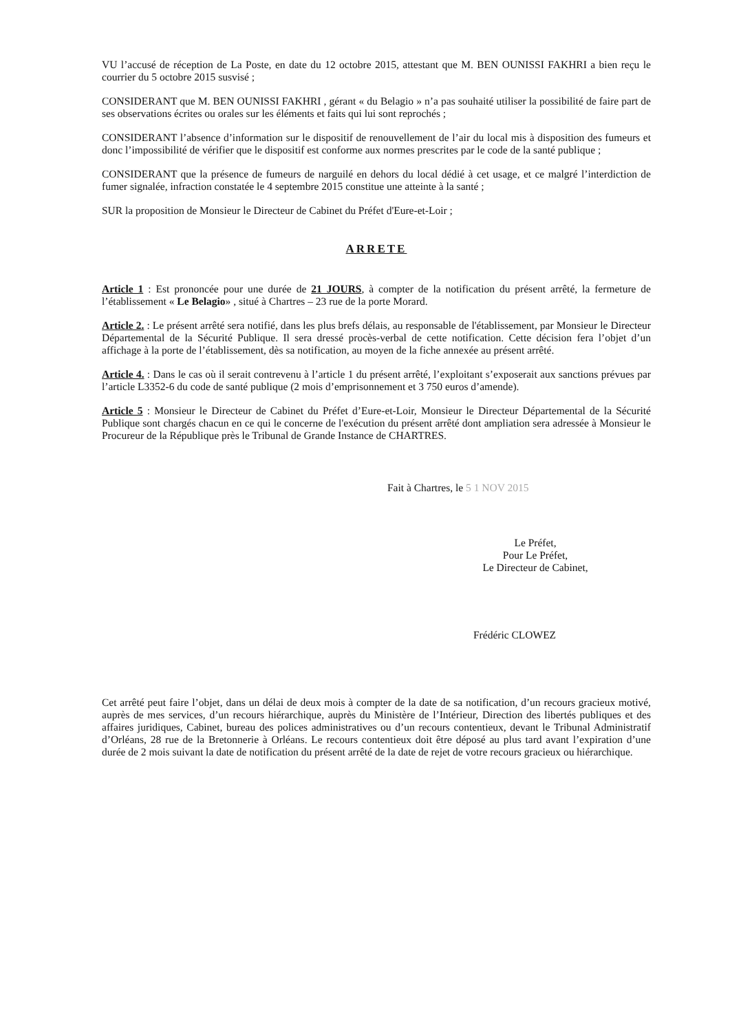VU l’accusé de réception de La Poste, en date du 12 octobre 2015, attestant que M. BEN OUNISSI FAKHRI a bien reçu le courrier du 5 octobre 2015 susvisé ;
CONSIDERANT que M. BEN OUNISSI FAKHRI , gérant « du Belagio » n’a pas souhaité utiliser la possibilité de faire part de ses observations écrites ou orales sur les éléments et faits qui lui sont reprochés ;
CONSIDERANT l’absence d’information sur le dispositif de renouvellement de l’air du local mis à disposition des fumeurs et donc l’impossibilité de vérifier que le dispositif est conforme aux normes prescrites par le code de la santé publique ;
CONSIDERANT que la présence de fumeurs de narguilé en dehors du local dédié à cet usage, et ce malgré l’interdiction de fumer signalée, infraction constatée le 4 septembre 2015 constitue une atteinte à la santé ;
SUR la proposition de Monsieur le Directeur de Cabinet du Préfet d'Eure-et-Loir ;
ARRETE
Article 1 : Est prononcée pour une durée de 21 JOURS, à compter de la notification du présent arrêté, la fermeture de l’établissement « Le Belagio» , situé à Chartres – 23 rue de la porte Morard.
Article 2. : Le présent arrêté sera notifié, dans les plus brefs délais, au responsable de l'établissement, par Monsieur le Directeur Départemental de la Sécurité Publique. Il sera dressé procès-verbal de cette notification. Cette décision fera l’objet d’un affichage à la porte de l’établissement, dès sa notification, au moyen de la fiche annexée au présent arrêté.
Article 4. : Dans le cas où il serait contrevenu à l’article 1 du présent arrêté, l’exploitant s’exposerait aux sanctions prévues par l’article L3352-6 du code de santé publique (2 mois d’emprisonnement et 3 750 euros d’amende).
Article 5 : Monsieur le Directeur de Cabinet du Préfet d’Eure-et-Loir, Monsieur le Directeur Départemental de la Sécurité Publique sont chargés chacun en ce qui le concerne de l'exécution du présent arrêté dont ampliation sera adressée à Monsieur le Procureur de la République près le Tribunal de Grande Instance de CHARTRES.
Fait à Chartres, le 5 1 NOV 2015
Le Préfet,
Pour Le Préfet,
Le Directeur de Cabinet,
Frédéric CLOWEZ
Cet arrêté peut faire l’objet, dans un délai de deux mois à compter de la date de sa notification, d’un recours gracieux motivé, auprès de mes services, d’un recours hiérarchique, auprès du Ministère de l’Intérieur, Direction des libertés publiques et des affaires juridiques, Cabinet, bureau des polices administratives ou d’un recours contentieux, devant le Tribunal Administratif d’Orléans, 28 rue de la Bretonnerie à Orléans. Le recours contentieux doit être déposé au plus tard avant l’expiration d’une durée de 2 mois suivant la date de notification du présent arrêté de la date de rejet de votre recours gracieux ou hiérarchique.